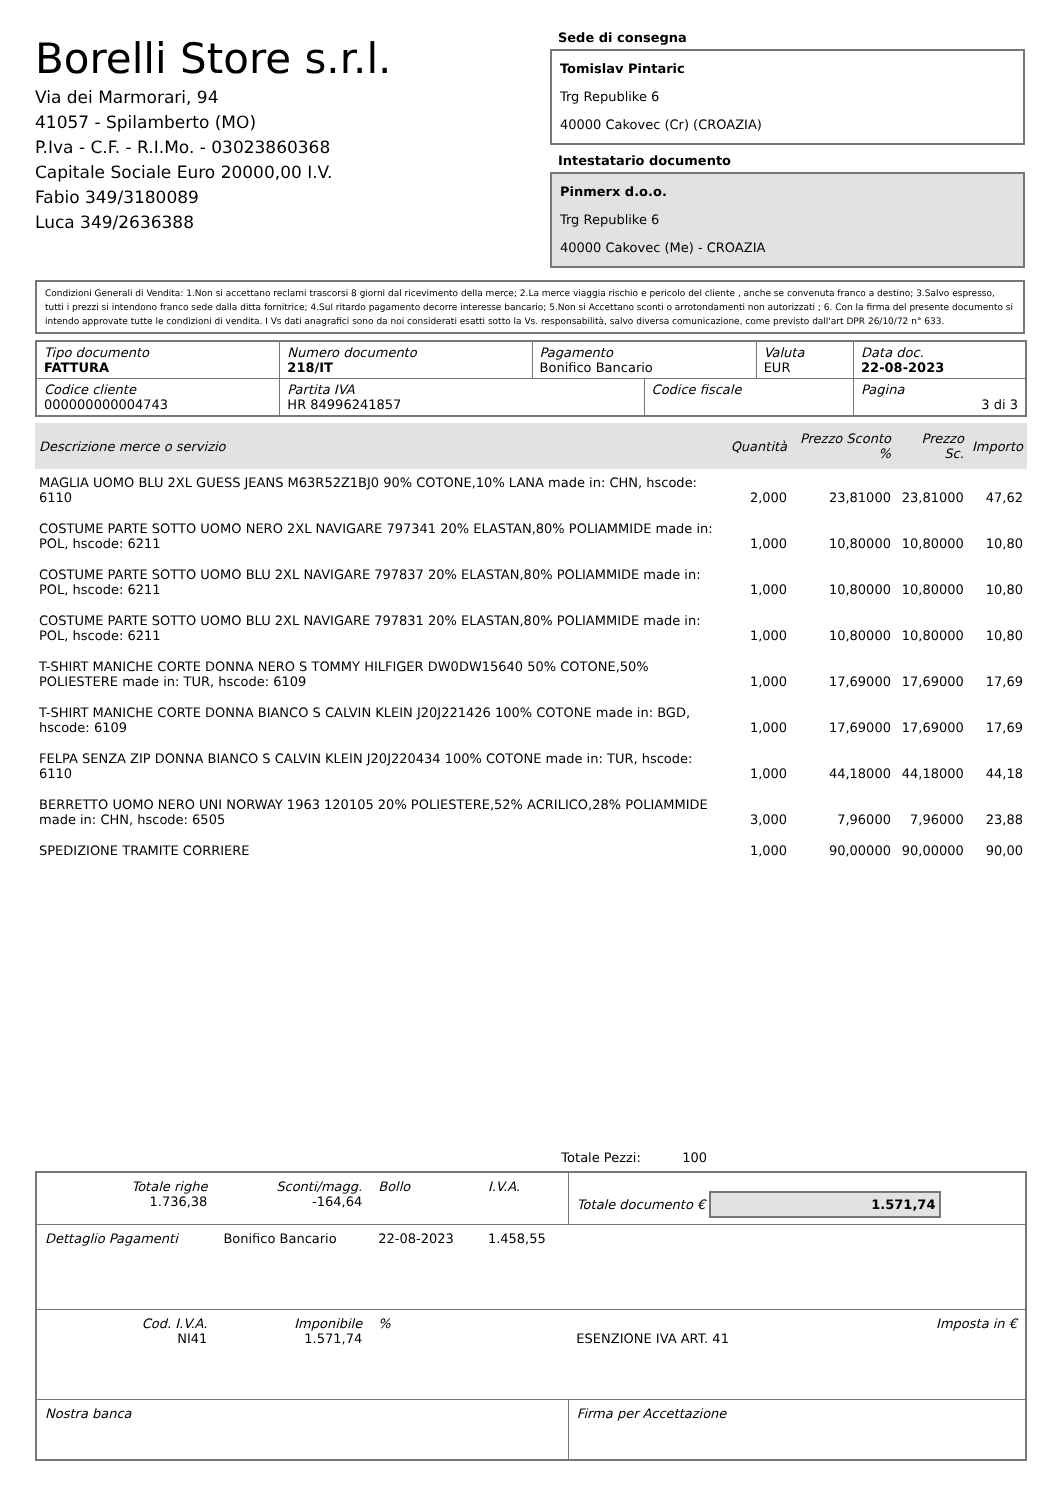Borelli Store s.r.l.
Via dei Marmorari, 94
41057 - Spilamberto (MO)
P.Iva - C.F. - R.I.Mo. - 03023860368
Capitale Sociale Euro 20000,00 I.V.
Fabio 349/3180089
Luca 349/2636388
Sede di consegna
Tomislav Pintaric
Trg Republike 6
40000 Cakovec (Cr) (CROAZIA)
Intestatario documento
Pinmerx d.o.o.
Trg Republike 6
40000 Cakovec (Me) - CROAZIA
Condizioni Generali di Vendita: 1.Non si accettano reclami trascorsi 8 giorni dal ricevimento della merce; 2.La merce viaggia rischio e pericolo del cliente , anche se convenuta franco a destino; 3.Salvo espresso, tutti i prezzi si intendono franco sede dalla ditta fornitrice; 4.Sul ritardo pagamento decorre interesse bancario; 5.Non si Accettano sconti o arrotondamenti non autorizzati ; 6. Con la firma del presente documento si intendo approvate tutte le condizioni di vendita. I Vs dati anagrafici sono da noi considerati esatti sotto la Vs. responsabilità, salvo diversa comunicazione, come previsto dall'art DPR 26/10/72 n° 633.
| Tipo documento FATTURA | Numero documento 218/IT | Pagamento Bonifico Bancario | | Valuta EUR | Data doc. 22-08-2023 |
| Codice cliente 000000000004743 | Partita IVA HR 84996241857 | | Codice fiscale | | Pagina 3 di 3 |
| Descrizione merce o servizio | Quantità | Prezzo Sconto % | Prezzo Sc. | Importo |
| --- | --- | --- | --- | --- |
| MAGLIA UOMO BLU 2XL GUESS JEANS M63R52Z1BJ0 90% COTONE,10% LANA made in: CHN, hscode: 6110 | 2,000 | 23,81000 | 23,81000 | 47,62 |
| COSTUME PARTE SOTTO UOMO NERO 2XL NAVIGARE 797341 20% ELASTAN,80% POLIAMMIDE made in: POL, hscode: 6211 | 1,000 | 10,80000 | 10,80000 | 10,80 |
| COSTUME PARTE SOTTO UOMO BLU 2XL NAVIGARE 797837 20% ELASTAN,80% POLIAMMIDE made in: POL, hscode: 6211 | 1,000 | 10,80000 | 10,80000 | 10,80 |
| COSTUME PARTE SOTTO UOMO BLU 2XL NAVIGARE 797831 20% ELASTAN,80% POLIAMMIDE made in: POL, hscode: 6211 | 1,000 | 10,80000 | 10,80000 | 10,80 |
| T-SHIRT MANICHE CORTE DONNA NERO S TOMMY HILFIGER DW0DW15640 50% COTONE,50% POLIESTERE made in: TUR, hscode: 6109 | 1,000 | 17,69000 | 17,69000 | 17,69 |
| T-SHIRT MANICHE CORTE DONNA BIANCO S CALVIN KLEIN J20J221426 100% COTONE made in: BGD, hscode: 6109 | 1,000 | 17,69000 | 17,69000 | 17,69 |
| FELPA SENZA ZIP DONNA BIANCO S CALVIN KLEIN J20J220434 100% COTONE made in: TUR, hscode: 6110 | 1,000 | 44,18000 | 44,18000 | 44,18 |
| BERRETTO UOMO NERO UNI NORWAY 1963 120105 20% POLIESTERE,52% ACRILICO,28% POLIAMMIDE made in: CHN, hscode: 6505 | 3,000 | 7,96000 | 7,96000 | 23,88 |
| SPEDIZIONE TRAMITE CORRIERE | 1,000 | 90,00000 | 90,00000 | 90,00 |
Totale Pezzi: 100
| Totale righe 1.736,38 | Sconti/magg. -164,64 | Bollo | I.V.A. | Totale documento € 1.571,74 | |
| Dettaglio Pagamenti | Bonifico Bancario | 22-08-2023 | 1.458,55 | | |
| Cod. I.V.A. NI41 | Imponibile 1.571,74 | % | | ESENZIONE IVA ART. 41 | Imposta in € |
| Nostra banca | | | | Firma per Accettazione | |